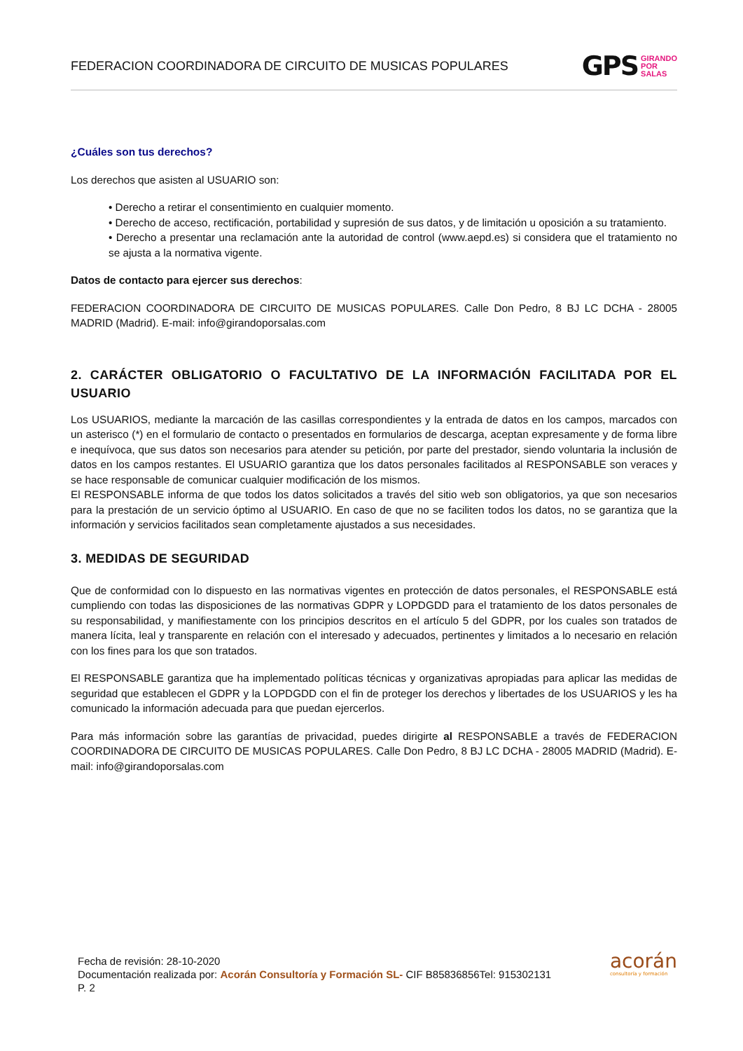FEDERACION COORDINADORA DE CIRCUITO DE MUSICAS POPULARES
GPS GIRANDO
POR
SALAS
¿Cuáles son tus derechos?
Los derechos que asisten al USUARIO son:
• Derecho a retirar el consentimiento en cualquier momento.
• Derecho de acceso, rectificación, portabilidad y supresión de sus datos, y de limitación u oposición a su tratamiento.
• Derecho a presentar una reclamación ante la autoridad de control (www.aepd.es) si considera que el tratamiento no se ajusta a la normativa vigente.
Datos de contacto para ejercer sus derechos:
FEDERACION COORDINADORA DE CIRCUITO DE MUSICAS POPULARES. Calle Don Pedro, 8 BJ LC DCHA - 28005 MADRID (Madrid). E-mail: info@girandoporsalas.com
2. CARÁCTER OBLIGATORIO O FACULTATIVO DE LA INFORMACIÓN FACILITADA POR EL USUARIO
Los USUARIOS, mediante la marcación de las casillas correspondientes y la entrada de datos en los campos, marcados con un asterisco (*) en el formulario de contacto o presentados en formularios de descarga, aceptan expresamente y de forma libre e inequívoca, que sus datos son necesarios para atender su petición, por parte del prestador, siendo voluntaria la inclusión de datos en los campos restantes. El USUARIO garantiza que los datos personales facilitados al RESPONSABLE son veraces y se hace responsable de comunicar cualquier modificación de los mismos.
El RESPONSABLE informa de que todos los datos solicitados a través del sitio web son obligatorios, ya que son necesarios para la prestación de un servicio óptimo al USUARIO. En caso de que no se faciliten todos los datos, no se garantiza que la información y servicios facilitados sean completamente ajustados a sus necesidades.
3. MEDIDAS DE SEGURIDAD
Que de conformidad con lo dispuesto en las normativas vigentes en protección de datos personales, el RESPONSABLE está cumpliendo con todas las disposiciones de las normativas GDPR y LOPDGDD para el tratamiento de los datos personales de su responsabilidad, y manifiestamente con los principios descritos en el artículo 5 del GDPR, por los cuales son tratados de manera lícita, leal y transparente en relación con el interesado y adecuados, pertinentes y limitados a lo necesario en relación con los fines para los que son tratados.
El RESPONSABLE garantiza que ha implementado políticas técnicas y organizativas apropiadas para aplicar las medidas de seguridad que establecen el GDPR y la LOPDGDD con el fin de proteger los derechos y libertades de los USUARIOS y les ha comunicado la información adecuada para que puedan ejercerlos.
Para más información sobre las garantías de privacidad, puedes dirigirte al RESPONSABLE a través de FEDERACION COORDINADORA DE CIRCUITO DE MUSICAS POPULARES. Calle Don Pedro, 8 BJ LC DCHA - 28005 MADRID (Madrid). E-mail: info@girandoporsalas.com
Fecha de revisión: 28-10-2020
Documentación realizada por: Acorán Consultoría y Formación SL- CIF B85836856Tel: 915302131
P. 2
acorán
consultoría y formación